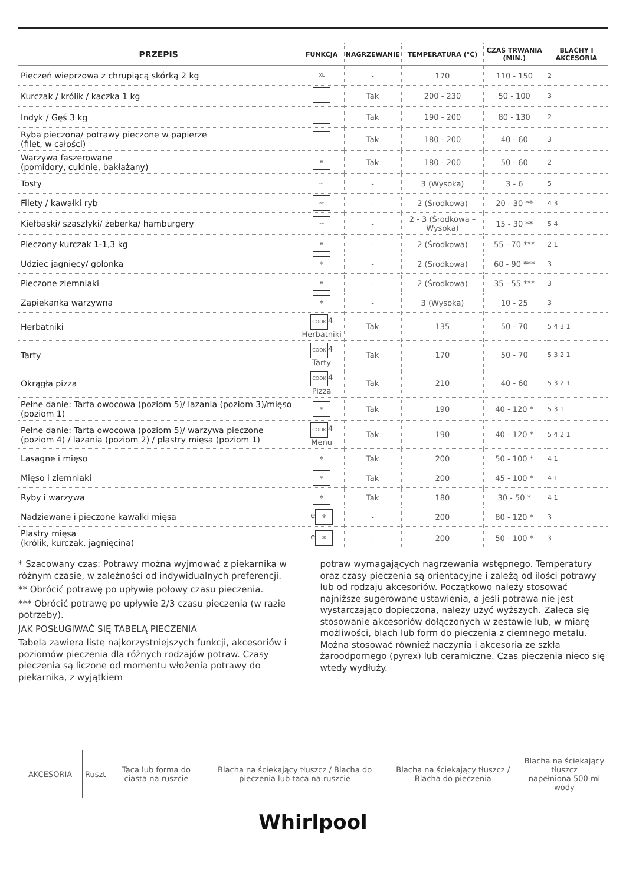| PRZEPIS | FUNKCJA | NAGRZEWANIE | TEMPERATURA (°C) | CZAS TRWANIA (MIN.) | BLACHY I AKCESORIA |
| --- | --- | --- | --- | --- | --- |
| Pieczeń wieprzowa z chrupiącą skórką 2 kg | XL | - | 170 | 110 - 150 | 2 |
| Kurczak / królik / kaczka 1 kg | | Tak | 200 - 230 | 50 - 100 | 3 |
| Indyk / Gęś 3 kg | | Tak | 190 - 200 | 80 - 130 | 2 |
| Ryba pieczona/ potrawy pieczone w papierze (filet, w całości) | | Tak | 180 - 200 | 40 - 60 | 3 |
| Warzywa faszerowane (pomidory, cukinie, bakłażany) | ✻ | Tak | 180 - 200 | 50 - 60 | 2 |
| Tosty | 〰 | - | 3 (Wysoka) | 3 - 6 | 5 |
| Filety / kawałki ryb | 〰 | - | 2 (Środkowa) | 20 - 30 ** | 4 3 |
| Kiełbaski/ szaszłyki/ żeberka/ hamburgery | 〰 | - | 2 - 3 (Środkowa – Wysoka) | 15 - 30 ** | 5 4 |
| Pieczony kurczak 1-1,3 kg | ✻ | - | 2 (Środkowa) | 55 - 70 *** | 2 1 |
| Udziec jagnięcy/ golonka | ✻ | - | 2 (Środkowa) | 60 - 90 *** | 3 |
| Pieczone ziemniaki | ✻ | - | 2 (Środkowa) | 35 - 55 *** | 3 |
| Zapiekanka warzywna | ✻ | - | 3 (Wysoka) | 10 - 25 | 3 |
| Herbatniki | COOK 4 Herbatniki | Tak | 135 | 50 - 70 | 5 4 3 1 |
| Tarty | COOK 4 Tarty | Tak | 170 | 50 - 70 | 5 3 2 1 |
| Okrągła pizza | COOK 4 Pizza | Tak | 210 | 40 - 60 | 5 3 2 1 |
| Pełne danie: Tarta owocowa (poziom 5)/ lazania (poziom 3)/mięso (poziom 1) | ✻ | Tak | 190 | 40 - 120 * | 5 3 1 |
| Pełne danie: Tarta owocowa (poziom 5)/ warzywa pieczone (poziom 4) / lazania (poziom 2) / plastry mięsa (poziom 1) | COOK 4 Menu | Tak | 190 | 40 - 120 * | 5 4 2 1 |
| Lasagne i mięso | ✻ | Tak | 200 | 50 - 100 * | 4 1 |
| Mięso i ziemniaki | ✻ | Tak | 200 | 45 - 100 * | 4 1 |
| Ryby i warzywa | ✻ | Tak | 180 | 30 - 50 * | 4 1 |
| Nadziewane i pieczone kawałki mięsa | e ✻ | - | 200 | 80 - 120 * | 3 |
| Plastry mięsa (królik, kurczak, jagnięcina) | e ✻ | - | 200 | 50 - 100 * | 3 |
* Szacowany czas: Potrawy można wyjmować z piekarnika w różnym czasie, w zależności od indywidualnych preferencji.
** Obrócić potrawę po upływie połowy czasu pieczenia.
*** Obrócić potrawę po upływie 2/3 czasu pieczenia (w razie potrzeby).
JAK POSŁUGIWAĆ SIĘ TABELĄ PIECZENIA
Tabela zawiera listę najkorzystniejszych funkcji, akcesoriów i poziomów pieczenia dla różnych rodzajów potraw. Czasy pieczenia są liczone od momentu włożenia potrawy do piekarnika, z wyjątkiem
potraw wymagających nagrzewania wstępnego. Temperatury oraz czasy pieczenia są orientacyjne i zależą od ilości potrawy lub od rodzaju akcesoriów. Początkowo należy stosować najniższe sugerowane ustawienia, a jeśli potrawa nie jest wystarczająco dopieczona, należy użyć wyższych. Zaleca się stosowanie akcesoriów dołączonych w zestawie lub, w miarę możliwości, blach lub form do pieczenia z ciemnego metalu. Można stosować również naczynia i akcesoria ze szkła żaroodpornego (pyrex) lub ceramiczne. Czas pieczenia nieco się wtedy wydłuży.
| AKCESORIA | Ruszt | Taca lub forma do ciasta na ruszcie | Blacha na ściekający tłuszcz / Blacha do pieczenia lub taca na ruszcie | Blacha na ściekający tłuszcz / Blacha do pieczenia | Blacha na ściekający tłuszcz napełniona 500 ml wody |
Whirlpool